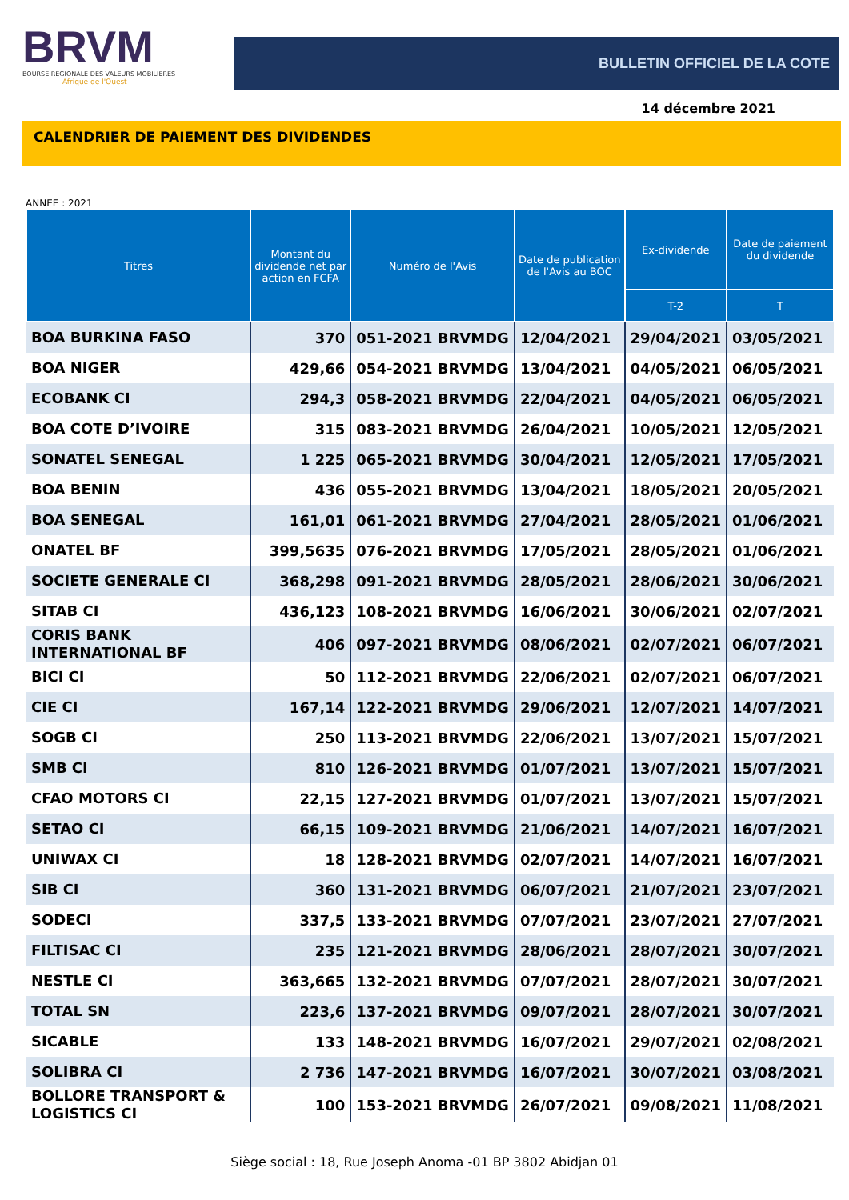BRVM
BOURSE REGIONALE DES VALEURS MOBILIERES
Afrique de l'Ouest
BULLETIN OFFICIEL DE LA COTE
14 décembre 2021
CALENDRIER DE PAIEMENT DES DIVIDENDES
ANNEE : 2021
| Titres | Montant du dividende net par action en FCFA | Numéro de l'Avis | Date de publication de l'Avis au BOC | Ex-dividende | Date de paiement du dividende |
| --- | --- | --- | --- | --- | --- |
| | | | | T-2 | T |
| BOA BURKINA FASO | 370 | 051-2021 BRVMDG | 12/04/2021 | 29/04/2021 | 03/05/2021 |
| BOA NIGER | 429,66 | 054-2021 BRVMDG | 13/04/2021 | 04/05/2021 | 06/05/2021 |
| ECOBANK CI | 294,3 | 058-2021 BRVMDG | 22/04/2021 | 04/05/2021 | 06/05/2021 |
| BOA COTE D’IVOIRE | 315 | 083-2021 BRVMDG | 26/04/2021 | 10/05/2021 | 12/05/2021 |
| SONATEL SENEGAL | 1 225 | 065-2021 BRVMDG | 30/04/2021 | 12/05/2021 | 17/05/2021 |
| BOA BENIN | 436 | 055-2021 BRVMDG | 13/04/2021 | 18/05/2021 | 20/05/2021 |
| BOA SENEGAL | 161,01 | 061-2021 BRVMDG | 27/04/2021 | 28/05/2021 | 01/06/2021 |
| ONATEL BF | 399,5635 | 076-2021 BRVMDG | 17/05/2021 | 28/05/2021 | 01/06/2021 |
| SOCIETE GENERALE CI | 368,298 | 091-2021 BRVMDG | 28/05/2021 | 28/06/2021 | 30/06/2021 |
| SITAB CI | 436,123 | 108-2021 BRVMDG | 16/06/2021 | 30/06/2021 | 02/07/2021 |
| CORIS BANK INTERNATIONAL BF | 406 | 097-2021 BRVMDG | 08/06/2021 | 02/07/2021 | 06/07/2021 |
| BICI CI | 50 | 112-2021 BRVMDG | 22/06/2021 | 02/07/2021 | 06/07/2021 |
| CIE CI | 167,14 | 122-2021 BRVMDG | 29/06/2021 | 12/07/2021 | 14/07/2021 |
| SOGB CI | 250 | 113-2021 BRVMDG | 22/06/2021 | 13/07/2021 | 15/07/2021 |
| SMB CI | 810 | 126-2021 BRVMDG | 01/07/2021 | 13/07/2021 | 15/07/2021 |
| CFAO MOTORS CI | 22,15 | 127-2021 BRVMDG | 01/07/2021 | 13/07/2021 | 15/07/2021 |
| SETAO CI | 66,15 | 109-2021 BRVMDG | 21/06/2021 | 14/07/2021 | 16/07/2021 |
| UNIWAX CI | 18 | 128-2021 BRVMDG | 02/07/2021 | 14/07/2021 | 16/07/2021 |
| SIB CI | 360 | 131-2021 BRVMDG | 06/07/2021 | 21/07/2021 | 23/07/2021 |
| SODECI | 337,5 | 133-2021 BRVMDG | 07/07/2021 | 23/07/2021 | 27/07/2021 |
| FILTISAC CI | 235 | 121-2021 BRVMDG | 28/06/2021 | 28/07/2021 | 30/07/2021 |
| NESTLE CI | 363,665 | 132-2021 BRVMDG | 07/07/2021 | 28/07/2021 | 30/07/2021 |
| TOTAL SN | 223,6 | 137-2021 BRVMDG | 09/07/2021 | 28/07/2021 | 30/07/2021 |
| SICABLE | 133 | 148-2021 BRVMDG | 16/07/2021 | 29/07/2021 | 02/08/2021 |
| SOLIBRA CI | 2 736 | 147-2021 BRVMDG | 16/07/2021 | 30/07/2021 | 03/08/2021 |
| BOLLORE TRANSPORT & LOGISTICS CI | 100 | 153-2021 BRVMDG | 26/07/2021 | 09/08/2021 | 11/08/2021 |
Siège social : 18, Rue Joseph Anoma -01 BP 3802 Abidjan 01